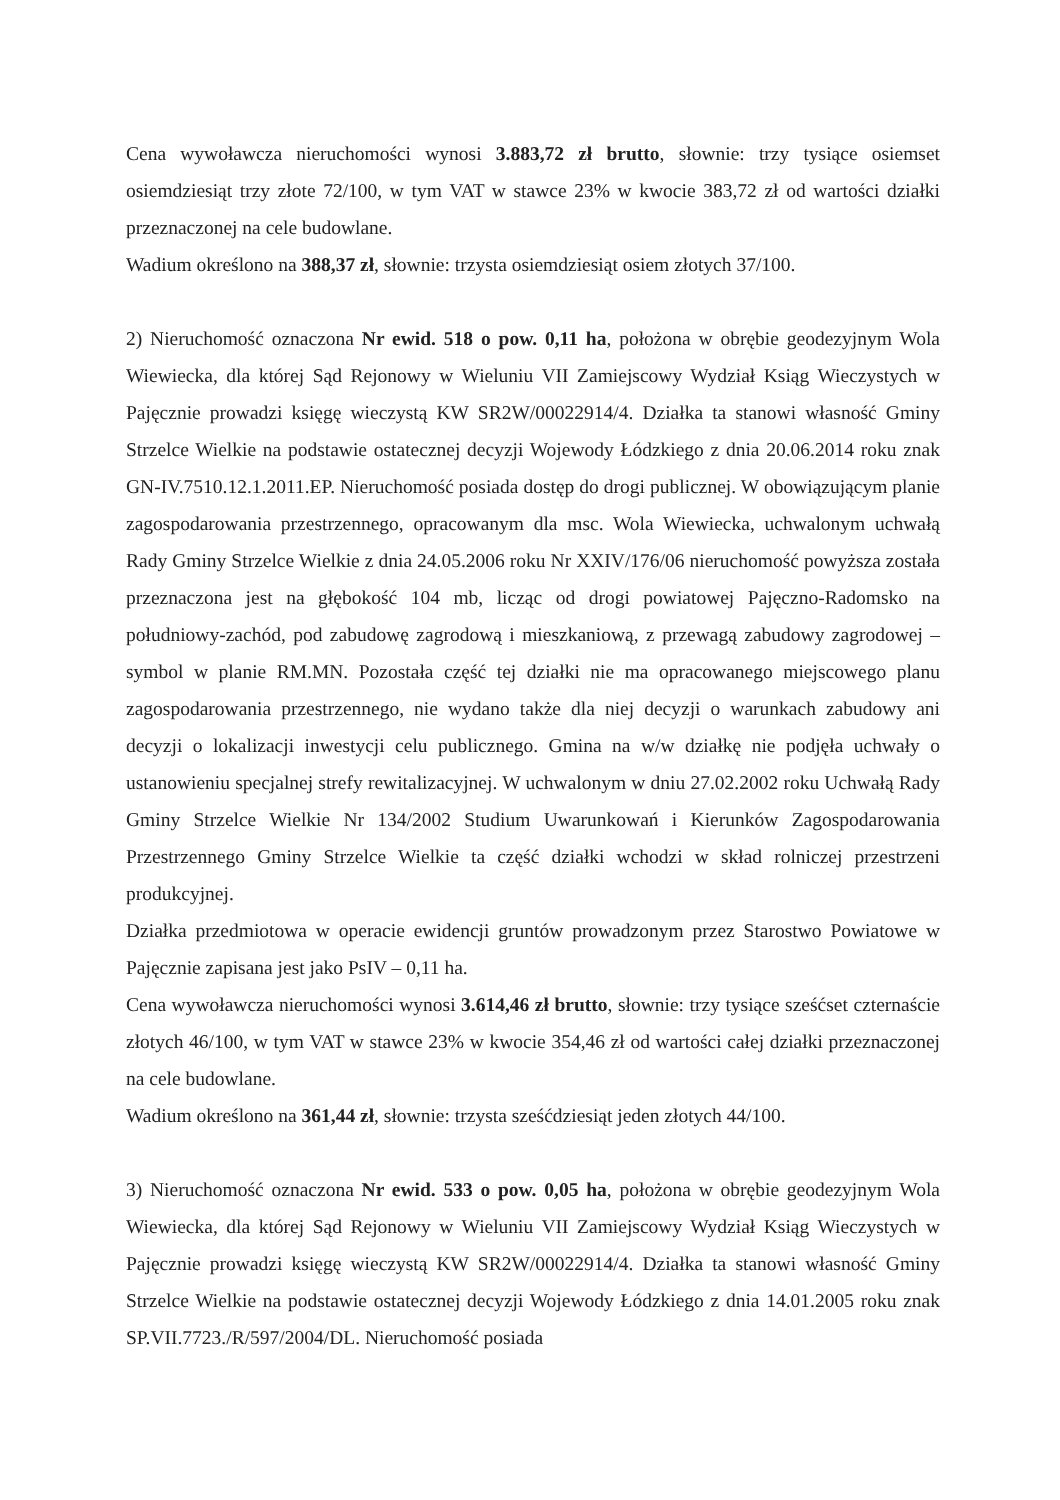Cena wywoławcza nieruchomości wynosi 3.883,72 zł brutto, słownie: trzy tysiące osiemset osiemdziesiąt trzy złote 72/100, w tym VAT w stawce 23% w kwocie 383,72 zł od wartości działki przeznaczonej na cele budowlane.
Wadium określono na 388,37 zł, słownie: trzysta osiemdziesiąt osiem złotych 37/100.
2) Nieruchomość oznaczona Nr ewid. 518 o pow. 0,11 ha, położona w obrębie geodezyjnym Wola Wiewiecka, dla której Sąd Rejonowy w Wieluniu VII Zamiejscowy Wydział Ksiąg Wieczystych w Pajęcznie prowadzi księgę wieczystą KW SR2W/00022914/4. Działka ta stanowi własność Gminy Strzelce Wielkie na podstawie ostatecznej decyzji Wojewody Łódzkiego z dnia 20.06.2014 roku znak GN-IV.7510.12.1.2011.EP. Nieruchomość posiada dostęp do drogi publicznej. W obowiązującym planie zagospodarowania przestrzennego, opracowanym dla msc. Wola Wiewiecka, uchwalonym uchwałą Rady Gminy Strzelce Wielkie z dnia 24.05.2006 roku Nr XXIV/176/06 nieruchomość powyższa została przeznaczona jest na głębokość 104 mb, licząc od drogi powiatowej Pajęczno-Radomsko na południowy-zachód, pod zabudowę zagrodową i mieszkaniową, z przewagą zabudowy zagrodowej –symbol w planie RM.MN. Pozostała część tej działki nie ma opracowanego miejscowego planu zagospodarowania przestrzennego, nie wydano także dla niej decyzji o warunkach zabudowy ani decyzji o lokalizacji inwestycji celu publicznego. Gmina na w/w działkę nie podjęła uchwały o ustanowieniu specjalnej strefy rewitalizacyjnej. W uchwalonym w dniu 27.02.2002 roku Uchwałą Rady Gminy Strzelce Wielkie Nr 134/2002 Studium Uwarunkowań i Kierunków Zagospodarowania Przestrzennego Gminy Strzelce Wielkie ta część działki wchodzi w skład rolniczej przestrzeni produkcyjnej.
Działka przedmiotowa w operacie ewidencji gruntów prowadzonym przez Starostwo Powiatowe w Pajęcznie zapisana jest jako PsIV – 0,11 ha.
Cena wywoławcza nieruchomości wynosi 3.614,46 zł brutto, słownie: trzy tysiące sześćset czternaście złotych 46/100, w tym VAT w stawce 23% w kwocie 354,46 zł od wartości całej działki przeznaczonej na cele budowlane.
Wadium określono na 361,44 zł, słownie: trzysta sześćdziesiąt jeden złotych 44/100.
3) Nieruchomość oznaczona Nr ewid. 533 o pow. 0,05 ha, położona w obrębie geodezyjnym Wola Wiewiecka, dla której Sąd Rejonowy w Wieluniu VII Zamiejscowy Wydział Ksiąg Wieczystych w Pajęcznie prowadzi księgę wieczystą KW SR2W/00022914/4. Działka ta stanowi własność Gminy Strzelce Wielkie na podstawie ostatecznej decyzji Wojewody Łódzkiego z dnia 14.01.2005 roku znak SP.VII.7723./R/597/2004/DL. Nieruchomość posiada